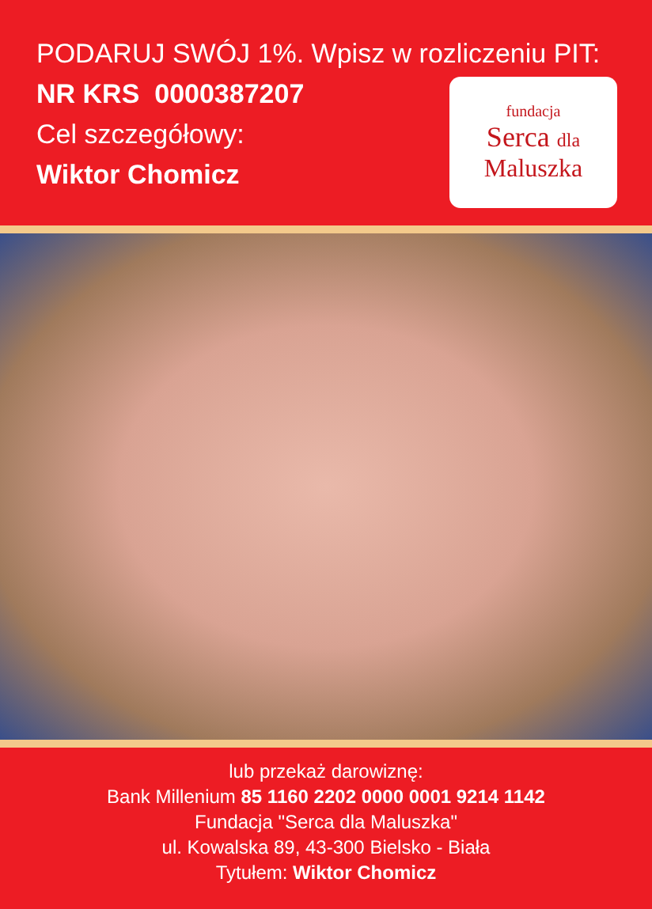PODARUJ SWÓJ 1%. Wpisz w rozliczeniu PIT:
NR KRS 0000387207
Cel szczegółowy:
Wiktor Chomicz
fundacja
Serca dla
Maluszka
lub przekaż darowiznę:
Bank Millenium 85 1160 2202 0000 0001 9214 1142
Fundacja "Serca dla Maluszka"
ul. Kowalska 89, 43-300 Bielsko - Biała
Tytułem: Wiktor Chomicz